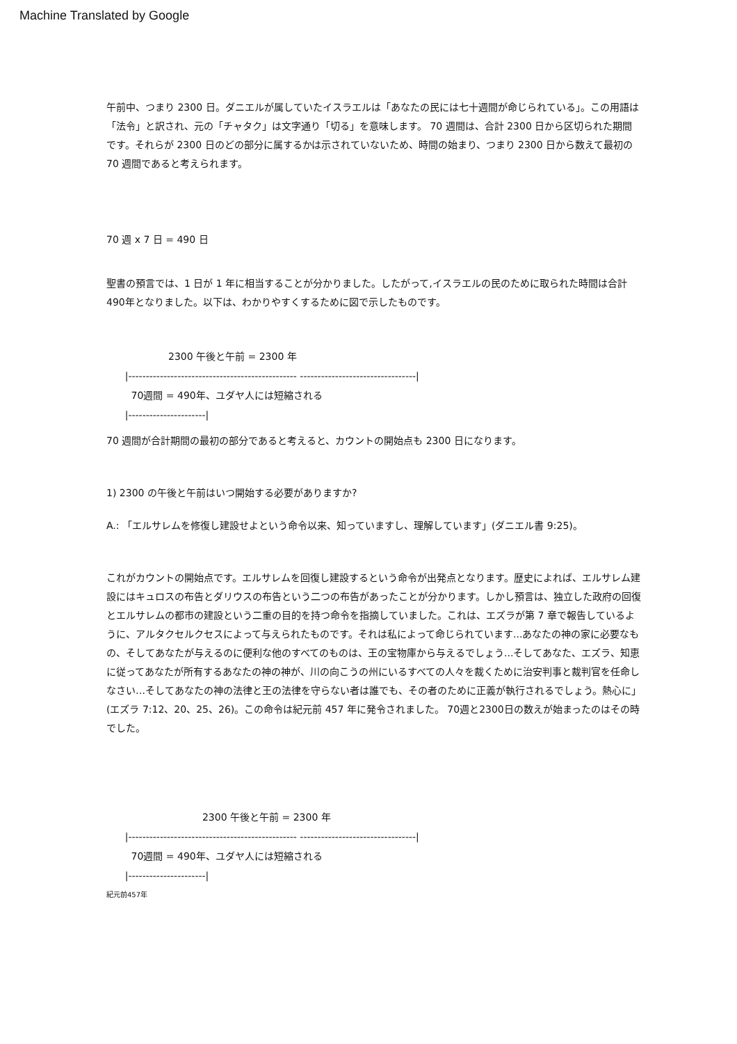Machine Translated by Google
午前中、つまり 2300 日。ダニエルが属していたイスラエルは「あなたの民には七十週間が命じられている」。この用語は「法令」と訳され、元の「チャタク」は文字通り「切る」を意味します。 70 週間は、合計 2300 日から区切られた期間です。それらが 2300 日のどの部分に属するかは示されていないため、時間の始まり、つまり 2300 日から数えて最初の 70 週間であると考えられます。
70 週 x 7 日 = 490 日
聖書の預言では、1 日が 1 年に相当することが分かりました。したがって,イスラエルの民のために取られた時間は合計490年となりました。以下は、わかりやすくするために図で示したものです。
2300 午後と午前 = 2300 年 |------------------------------------------------ ---------------------------------| 70週間 = 490年、ユダヤ人には短縮される |----------------------|
70 週間が合計期間の最初の部分であると考えると、カウントの開始点も 2300 日になります。
1) 2300 の午後と午前はいつ開始する必要がありますか?
A.: 「エルサレムを修復し建設せよという命令以来、知っていますし、理解しています」(ダニエル書 9:25)。
これがカウントの開始点です。エルサレムを回復し建設するという命令が出発点となります。歴史によれば、エルサレム建設にはキュロスの布告とダリウスの布告という二つの布告があったことが分かります。しかし預言は、独立した政府の回復とエルサレムの都市の建設という二重の目的を持つ命令を指摘していました。これは、エズラが第 7 章で報告しているように、アルタクセルクセスによって与えられたものです。それは私によって命じられています...あなたの神の家に必要なもの、そしてあなたが与えるのに便利な他のすべてのものは、王の宝物庫から与えるでしょう...そしてあなた、エズラ、知恵に従ってあなたが所有するあなたの神の神が、川の向こうの州にいるすべての人々を裁くために治安判事と裁判官を任命しなさい…そしてあなたの神の法律と王の法律を守らない者は誰でも、その者のために正義が執行されるでしょう。熱心に」(エズラ 7:12、20、25、26)。この命令は紀元前 457 年に発令されました。 70週と2300日の数えが始まったのはその時でした。
2300 午後と午前 = 2300 年 |------------------------------------------------ ---------------------------------| 70週間 = 490年、ユダヤ人には短縮される |----------------------|
紀元前457年